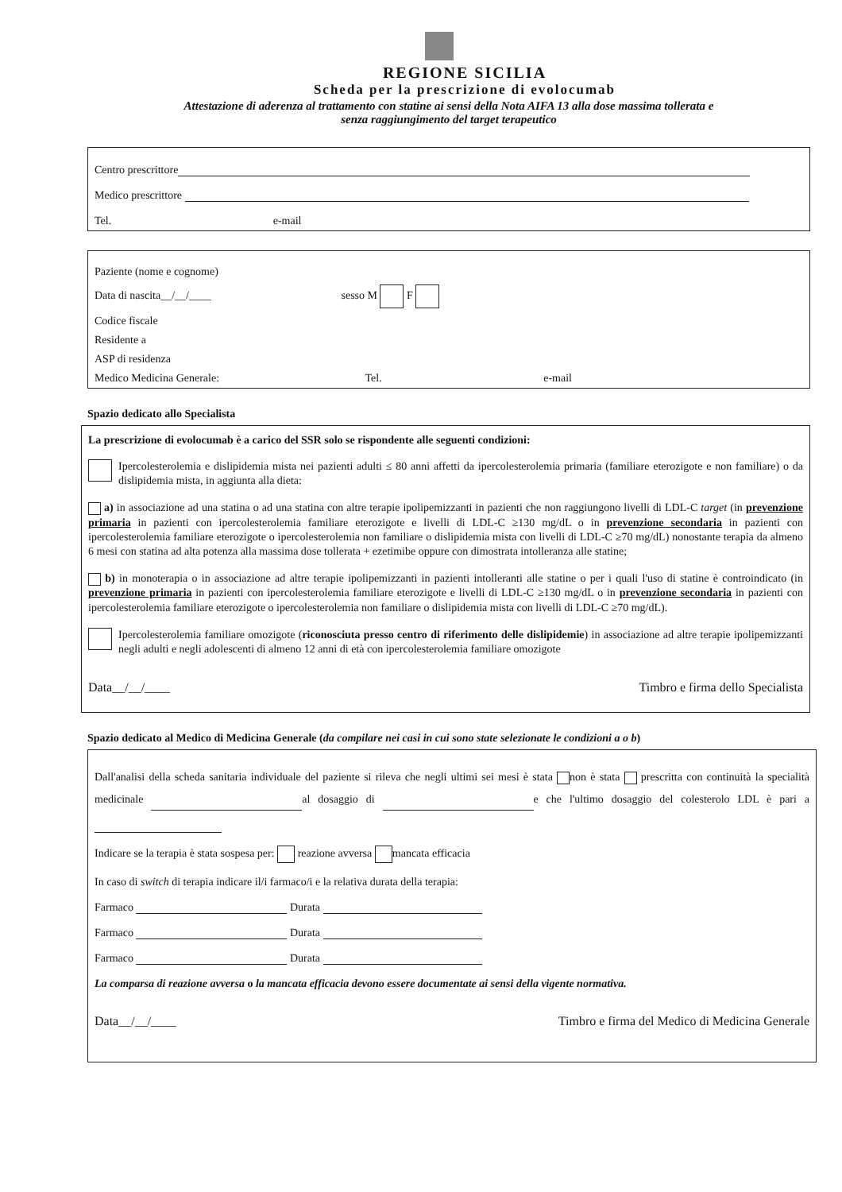REGIONE SICILIA
Scheda per la prescrizione di evolocumab
Attestazione di aderenza al trattamento con statine ai sensi della Nota AIFA 13 alla dose massima tollerata e
senza raggiungimento del target terapeutico
Centro prescrittore
Medico prescrittore
Tel. e-mail
Paziente (nome e cognome)
Data di nascita__/__/____ sesso M F
Codice fiscale
Residente a
ASP di residenza
Medico Medicina Generale: Tel. e-mail
Spazio dedicato allo Specialista
La prescrizione di evolocumab è a carico del SSR solo se rispondente alle seguenti condizioni:
Ipercolesterolemia e dislipidemia mista nei pazienti adulti ≤ 80 anni affetti da ipercolesterolemia primaria (familiare eterozigote e non familiare) o da dislipidemia mista, in aggiunta alla dieta:
a) in associazione ad una statina o ad una statina con altre terapie ipolipemizzanti in pazienti che non raggiungono livelli di LDL-C target (in prevenzione primaria in pazienti con ipercolesterolemia familiare eterozigote e livelli di LDL-C ≥130 mg/dL o in prevenzione secondaria in pazienti con ipercolesterolemia familiare eterozigote o ipercolesterolemia non familiare o dislipidemia mista con livelli di LDL-C ≥70 mg/dL) nonostante terapia da almeno 6 mesi con statina ad alta potenza alla massima dose tollerata + ezetimibe oppure con dimostrata intolleranza alle statine;
b) in monoterapia o in associazione ad altre terapie ipolipemizzanti in pazienti intolleranti alle statine o per i quali l'uso di statine è controindicato (in prevenzione primaria in pazienti con ipercolesterolemia familiare eterozigote e livelli di LDL-C ≥130 mg/dL o in prevenzione secondaria in pazienti con ipercolesterolemia familiare eterozigote o ipercolesterolemia non familiare o dislipidemia mista con livelli di LDL-C ≥70 mg/dL).
Ipercolesterolemia familiare omozigote (riconosciuta presso centro di riferimento delle dislipidemie) in associazione ad altre terapie ipolipemizzanti negli adulti e negli adolescenti di almeno 12 anni di età con ipercolesterolemia familiare omozigote
Data__/__/____ Timbro e firma dello Specialista
Spazio dedicato al Medico di Medicina Generale (da compilare nei casi in cui sono state selezionate le condizioni a o b)
Dall'analisi della scheda sanitaria individuale del paziente si rileva che negli ultimi sei mesi è stata non è stata prescritta con continuità la specialità medicinale al dosaggio di e che l'ultimo dosaggio del colesterolo LDL è pari a
Indicare se la terapia è stata sospesa per: reazione avversa mancata efficacia
In caso di switch di terapia indicare il/i farmaco/i e la relativa durata della terapia:
Farmaco Durata
Farmaco Durata
Farmaco Durata
La comparsa di reazione avversa o la mancata efficacia devono essere documentate ai sensi della vigente normativa.
Data__/__/____ Timbro e firma del Medico di Medicina Generale